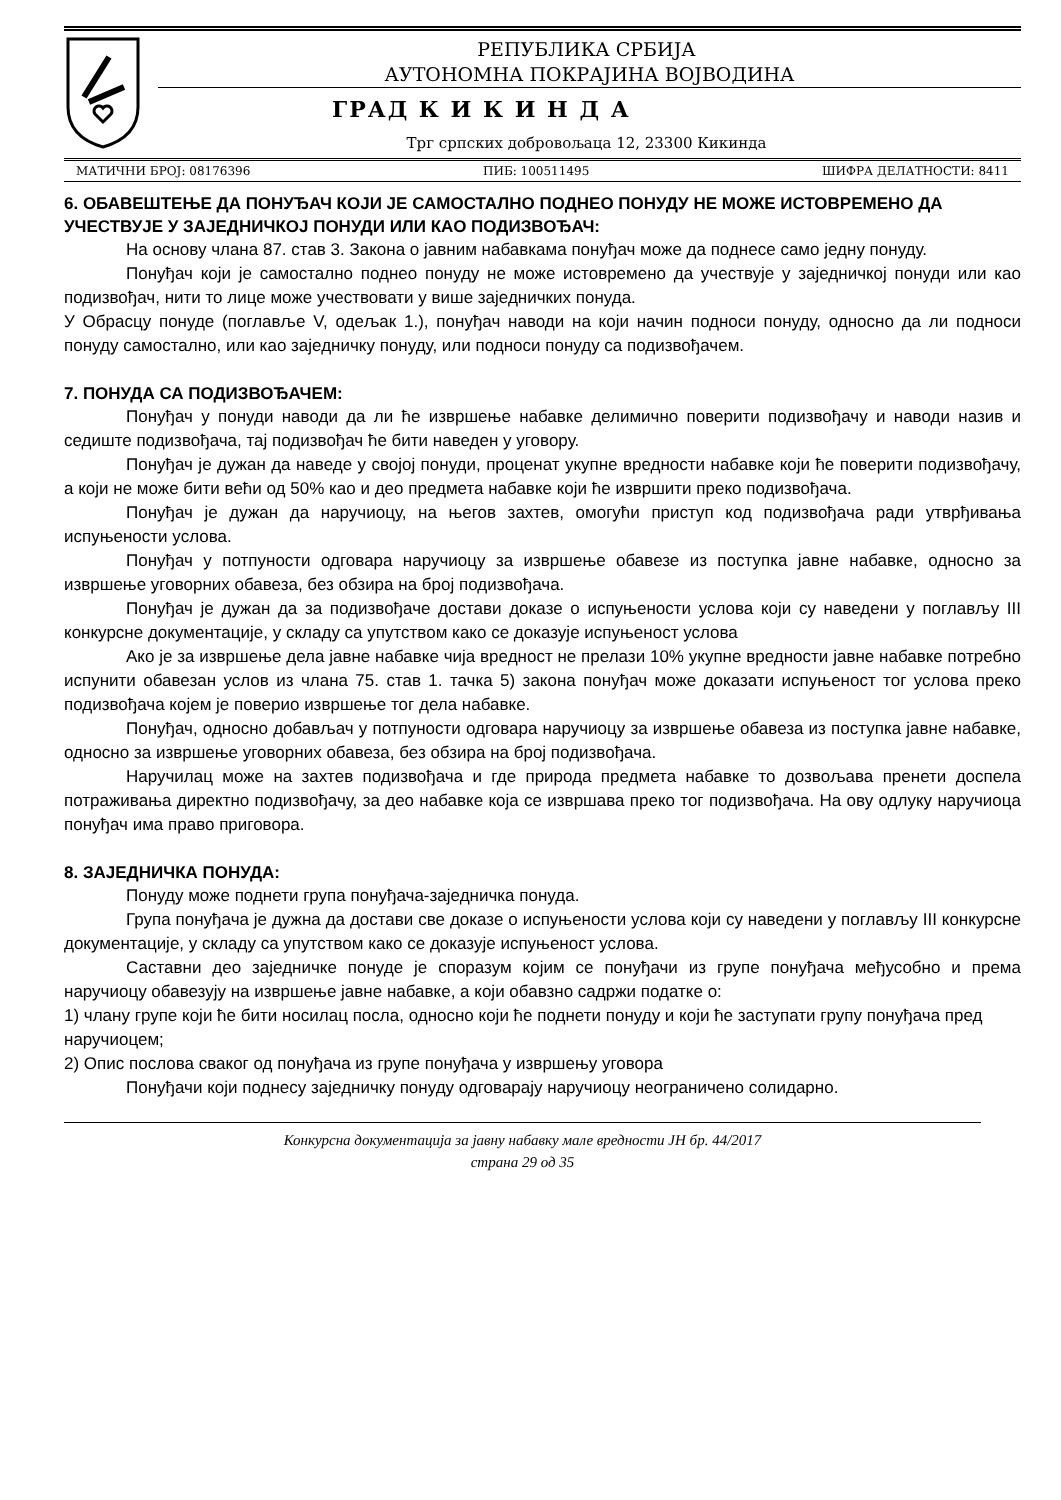РЕПУБЛИКА СРБИЈА
АУТОНОМНА ПОКРАЈИНА ВОЈВОДИНА
ГРАД К И К И Н Д А
Трг српских добровољаца 12, 23300 Кикинда
МАТИЧНИ БРОЈ: 08176396 ПИБ: 100511495 ШИФРА ДЕЛАТНОСТИ: 8411
6. ОБАВЕШТЕЊЕ ДА ПОНУЂАЧ КОЈИ ЈЕ САМОСТАЛНО ПОДНЕО ПОНУДУ НЕ МОЖЕ ИСТОВРЕМЕНО ДА УЧЕСТВУЈЕ У ЗАЈЕДНИЧКОЈ ПОНУДИ ИЛИ КАО ПОДИЗВОЂАЧ:
На основу члана 87. став 3. Закона о јавним набавкама понуђач може да поднесе само једну понуду.
Понуђач који је самостално поднео понуду не може истовремено да учествује у заједничкој понуди или као подизвођач, нити то лице може учествовати у више заједничких понуда.
У Обрасцу понуде (поглавље V, одељак 1.), понуђач наводи на који начин подноси понуду, односно да ли подноси понуду самостално, или као заједничку понуду, или подноси понуду са подизвођачем.
7. ПОНУДА СА ПОДИЗВОЂАЧЕМ:
Понуђач у понуди наводи да ли ће извршење набавке делимично поверити подизвођачу и наводи назив и седиште подизвођача, тај подизвођач ће бити наведен у уговору.
Понуђач је дужан да наведе у својој понуди, проценат укупне вредности набавке који ће поверити подизвођачу, а који не може бити већи од 50% као и део предмета набавке који ће извршити преко подизвођача.
Понуђач је дужан да наручиоцу, на његов захтев, омогући приступ код подизвођача ради утврђивања испуњености услова.
Понуђач у потпуности одговара наручиоцу за извршење обавезе из поступка јавне набавке, односно за извршење уговорних обавеза, без обзира на број подизвођача.
Понуђач је дужан да за подизвођаче достави доказе о испуњености услова који су наведени у поглављу III конкурсне документације, у складу са упутством како се доказује испуњеност услова
Ако је за извршење дела јавне набавке чија вредност не прелази 10% укупне вредности јавне набавке потребно испунити обавезан услов из члана 75. став 1. тачка 5) закона понуђач може доказати испуњеност тог услова преко подизвођача којем је поверио извршење тог дела набавке.
Понуђач, односно добављач у потпуности одговара наручиоцу за извршење обавеза из поступка јавне набавке, односно за извршење уговорних обавеза, без обзира на број подизвођача.
Наручилац може на захтев подизвођача и где природа предмета набавке то дозвољава пренети доспела потраживања директно подизвођачу, за део набавке која се извршава преко тог подизвођача. На ову одлуку наручиоца понуђач има право приговора.
8. ЗАЈЕДНИЧКА ПОНУДА:
Понуду може поднети група понуђача-заједничка понуда.
Група понуђача је дужна да достави све доказе о испуњености услова који су наведени у поглављу III конкурсне документације, у складу са упутством како се доказује испуњеност услова.
Саставни део заједничке понуде је споразум којим се понуђачи из групе понуђача међусобно и према наручиоцу обавезују на извршење јавне набавке, а који обавзно садржи податке о:
1) члану групе који ће бити носилац посла, односно који ће поднети понуду и који ће заступати групу понуђача пред наручиоцем;
2) Опис послова сваког од понуђача из групе понуђача у извршењу уговора
Понуђачи који поднесу заједничку понуду одговарају наручиоцу неограничено солидарно.
Конкурсна документација за јавну набавку мале вредности ЈН бр. 44/2017
страна 29 од 35